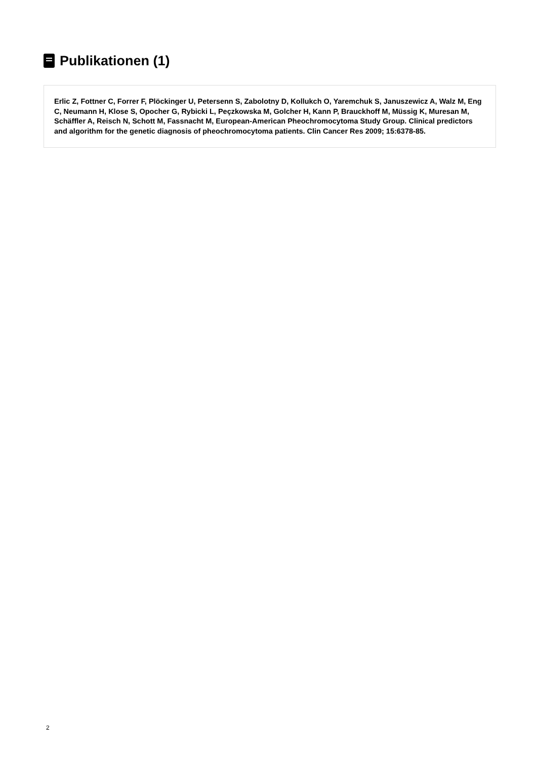Publikationen (1)
Erlic Z, Fottner C, Forrer F, Plöckinger U, Petersenn S, Zabolotny D, Kollukch O, Yaremchuk S, Januszewicz A, Walz M, Eng C, Neumann H, Klose S, Opocher G, Rybicki L, Peçzkowska M, Golcher H, Kann P, Brauckhoff M, Müssig K, Muresan M, Schäffler A, Reisch N, Schott M, Fassnacht M, European-American Pheochromocytoma Study Group. Clinical predictors and algorithm for the genetic diagnosis of pheochromocytoma patients. Clin Cancer Res 2009; 15:6378-85.
2